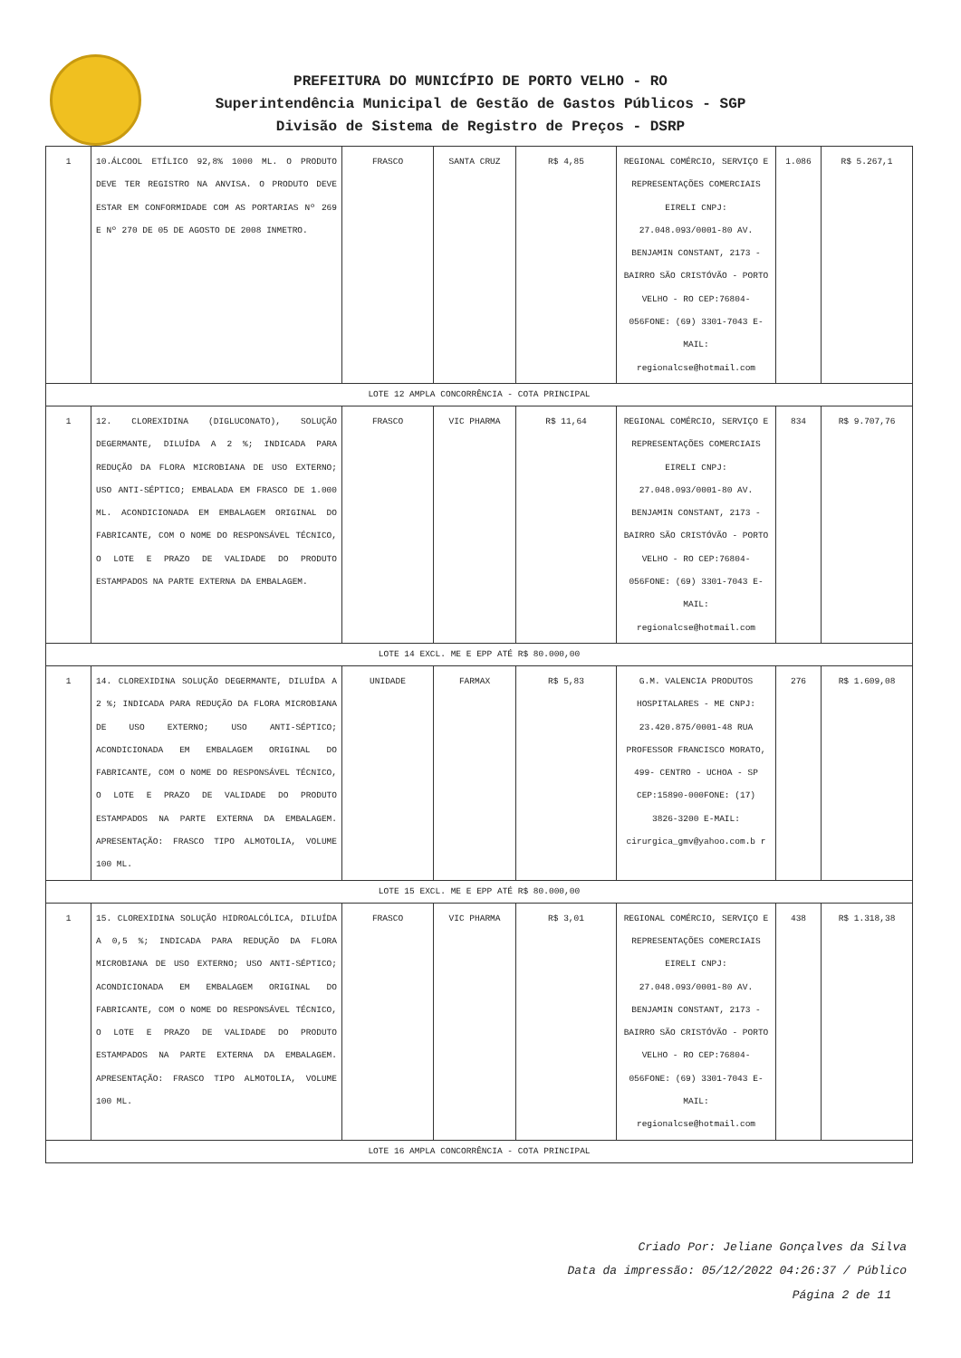PREFEITURA DO MUNICÍPIO DE PORTO VELHO - RO
Superintendência Municipal de Gestão de Gastos Públicos - SGP
Divisão de Sistema de Registro de Preços - DSRP
| 1 | 10.ÁLCOOL ETÍLICO 92,8% 1000 ML. O PRODUTO DEVE TER REGISTRO NA ANVISA. O PRODUTO DEVE ESTAR EM CONFORMIDADE COM AS PORTARIAS Nº 269 E Nº 270 DE 05 DE AGOSTO DE 2008 INMETRO. | FRASCO | SANTA CRUZ | R$ 4,85 | REGIONAL COMÉRCIO, SERVIÇO E REPRESENTAÇÕES COMERCIAIS EIRELI CNPJ: 27.048.093/0001-80 AV. BENJAMIN CONSTANT, 2173 - BAIRRO SÃO CRISTÓVÃO - PORTO VELHO - RO CEP:76804-056FONE: (69) 3301-7043 E-MAIL: regionalcse@hotmail.com | 1.086 | R$ 5.267,1 |
| LOTE 12 AMPLA CONCORRÊNCIA - COTA PRINCIPAL | | | | | | | |
| 1 | 12. CLOREXIDINA (DIGLUCONATO), SOLUÇÃO DEGERMANTE, DILUÍDA A 2 %; INDICADA PARA REDUÇÃO DA FLORA MICROBIANA DE USO EXTERNO; USO ANTI-SÉPTICO; EMBALADA EM FRASCO DE 1.000 ML. ACONDICIONADA EM EMBALAGEM ORIGINAL DO FABRICANTE, COM O NOME DO RESPONSÁVEL TÉCNICO, O LOTE E PRAZO DE VALIDADE DO PRODUTO ESTAMPADOS NA PARTE EXTERNA DA EMBALAGEM. | FRASCO | VIC PHARMA | R$ 11,64 | REGIONAL COMÉRCIO, SERVIÇO E REPRESENTAÇÕES COMERCIAIS EIRELI CNPJ: 27.048.093/0001-80 AV. BENJAMIN CONSTANT, 2173 - BAIRRO SÃO CRISTÓVÃO - PORTO VELHO - RO CEP:76804-056FONE: (69) 3301-7043 E-MAIL: regionalcse@hotmail.com | 834 | R$ 9.707,76 |
| LOTE 14 EXCL. ME E EPP ATÉ R$ 80.000,00 | | | | | | | |
| 1 | 14. CLOREXIDINA SOLUÇÃO DEGERMANTE, DILUÍDA A 2 %; INDICADA PARA REDUÇÃO DA FLORA MICROBIANA DE USO EXTERNO; USO ANTI-SÉPTICO; ACONDICIONADA EM EMBALAGEM ORIGINAL DO FABRICANTE, COM O NOME DO RESPONSÁVEL TÉCNICO, O LOTE E PRAZO DE VALIDADE DO PRODUTO ESTAMPADOS NA PARTE EXTERNA DA EMBALAGEM. APRESENTAÇÃO: FRASCO TIPO ALMOTOLIA, VOLUME 100 ML. | UNIDADE | FARMAX | R$ 5,83 | G.M. VALENCIA PRODUTOS HOSPITALARES - ME CNPJ: 23.420.875/0001-48 RUA PROFESSOR FRANCISCO MORATO, 499- CENTRO - UCHOA - SP CEP:15890-000FONE: (17) 3826-3200 E-MAIL: cirurgica_gmv@yahoo.com.b r | 276 | R$ 1.609,08 |
| LOTE 15 EXCL. ME E EPP ATÉ R$ 80.000,00 | | | | | | | |
| 1 | 15. CLOREXIDINA SOLUÇÃO HIDROALCÓLICA, DILUÍDA A 0,5 %; INDICADA PARA REDUÇÃO DA FLORA MICROBIANA DE USO EXTERNO; USO ANTI-SÉPTICO; ACONDICIONADA EM EMBALAGEM ORIGINAL DO FABRICANTE, COM O NOME DO RESPONSÁVEL TÉCNICO, O LOTE E PRAZO DE VALIDADE DO PRODUTO ESTAMPADOS NA PARTE EXTERNA DA EMBALAGEM. APRESENTAÇÃO: FRASCO TIPO ALMOTOLIA, VOLUME 100 ML. | FRASCO | VIC PHARMA | R$ 3,01 | REGIONAL COMÉRCIO, SERVIÇO E REPRESENTAÇÕES COMERCIAIS EIRELI CNPJ: 27.048.093/0001-80 AV. BENJAMIN CONSTANT, 2173 - BAIRRO SÃO CRISTÓVÃO - PORTO VELHO - RO CEP:76804-056FONE: (69) 3301-7043 E-MAIL: regionalcse@hotmail.com | 438 | R$ 1.318,38 |
| LOTE 16 AMPLA CONCORRÊNCIA - COTA PRINCIPAL | | | | | | | |
Criado Por: Jeliane Gonçalves da Silva
Data da impressão: 05/12/2022 04:26:37 / Público
Página 2 de 11